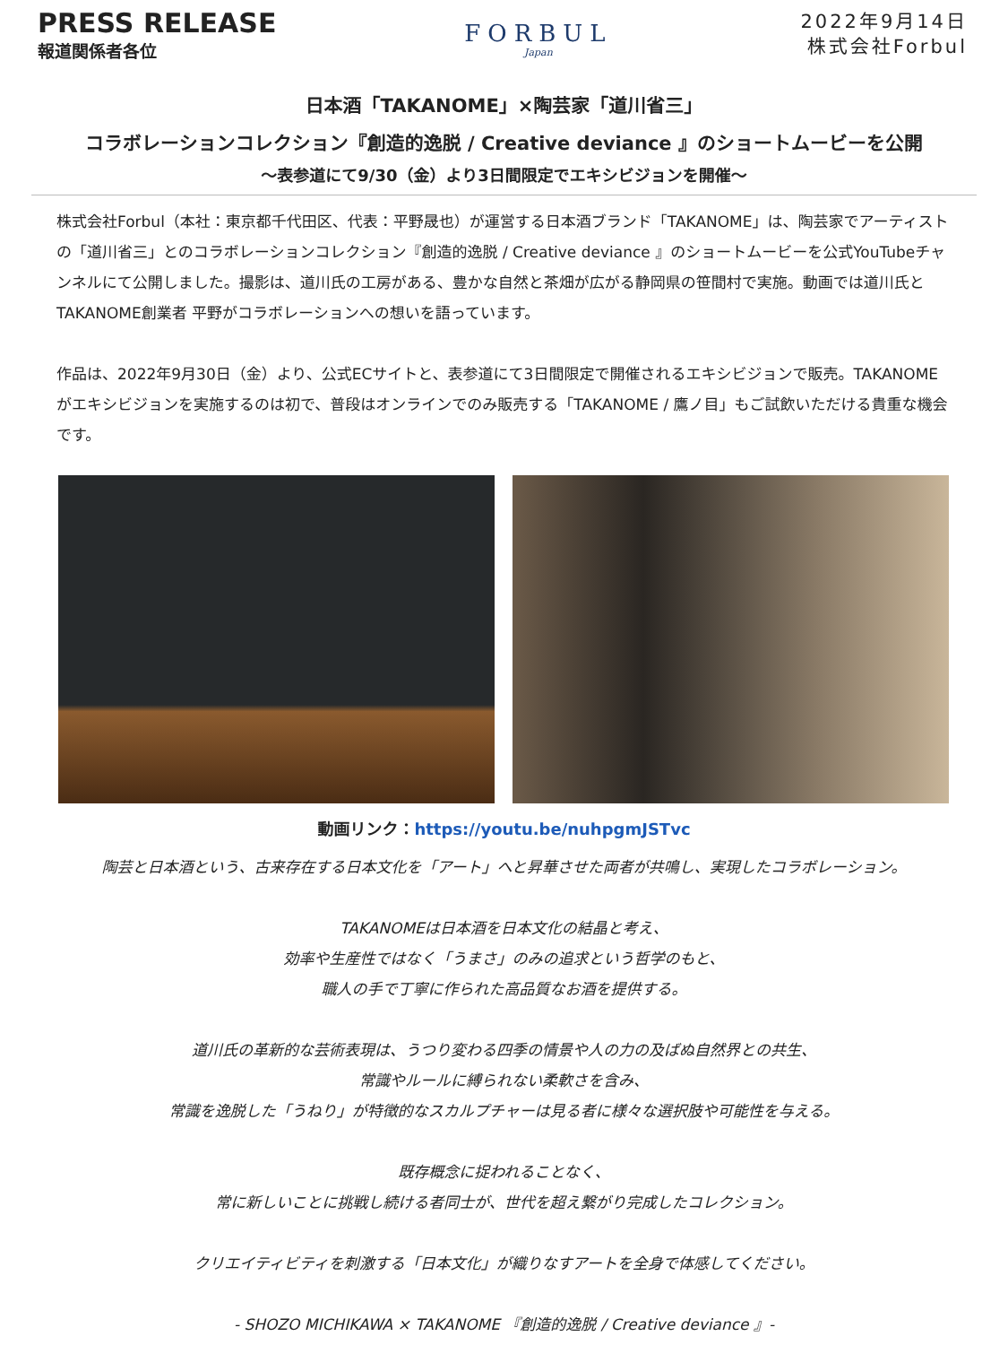PRESS RELEASE
報道関係者各位
FORBUL
Japan
2022年9月14日
株式会社Forbul
日本酒「TAKANOME」×陶芸家「道川省三」
コラボレーションコレクション『創造的逸脱 / Creative deviance 』のショートムービーを公開
〜表参道にて9/30（金）より3日間限定でエキシビジョンを開催〜
株式会社Forbul（本社：東京都千代田区、代表：平野晟也）が運営する日本酒ブランド「TAKANOME」は、陶芸家でアーティストの「道川省三」とのコラボレーションコレクション『創造的逸脱 / Creative deviance 』のショートムービーを公式YouTubeチャンネルにて公開しました。撮影は、道川氏の工房がある、豊かな自然と茶畑が広がる静岡県の笹間村で実施。動画では道川氏とTAKANOME創業者 平野がコラボレーションへの想いを語っています。
作品は、2022年9月30日（金）より、公式ECサイトと、表参道にて3日間限定で開催されるエキシビジョンで販売。TAKANOMEがエキシビジョンを実施するのは初で、普段はオンラインでのみ販売する「TAKANOME / 鷹ノ目」もご試飲いただける貴重な機会です。
動画リンク：https://youtu.be/nuhpgmJSTvc
陶芸と日本酒という、古来存在する日本文化を「アート」へと昇華させた両者が共鳴し、実現したコラボレーション。
TAKANOMEは日本酒を日本文化の結晶と考え、
効率や生産性ではなく「うまさ」のみの追求という哲学のもと、
職人の手で丁寧に作られた高品質なお酒を提供する。
道川氏の革新的な芸術表現は、うつり変わる四季の情景や人の力の及ばぬ自然界との共生、
常識やルールに縛られない柔軟さを含み、
常識を逸脱した「うねり」が特徴的なスカルプチャーは見る者に様々な選択肢や可能性を与える。
既存概念に捉われることなく、
常に新しいことに挑戦し続ける者同士が、世代を超え繋がり完成したコレクション。
クリエイティビティを刺激する「日本文化」が織りなすアートを全身で体感してください。
- SHOZO MICHIKAWA × TAKANOME 『創造的逸脱 / Creative deviance 』-